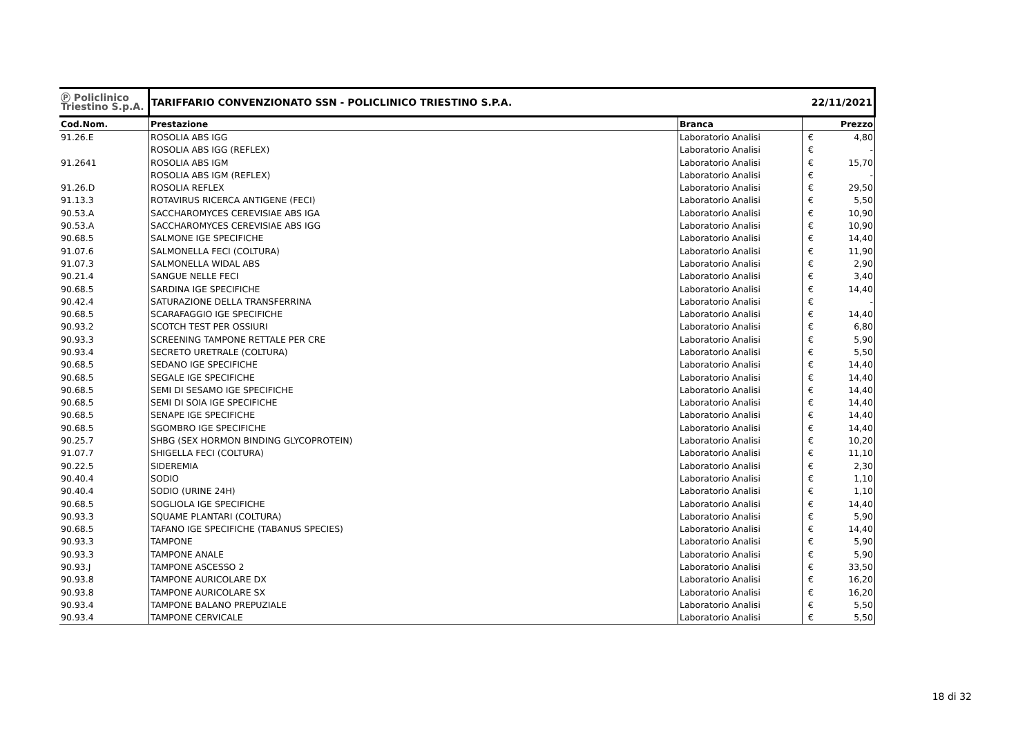| Ⓟ Policlinico Triestino S.p.A. | TARIFFARIO CONVENZIONATO SSN - POLICLINICO TRIESTINO S.P.A. | | 22/11/2021 | |
| Cod.Nom. | Prestazione | Branca | Prezzo | |
| 91.26.E | ROSOLIA ABS IGG | Laboratorio Analisi | € | 4,80 |
| | ROSOLIA ABS IGG (REFLEX) | Laboratorio Analisi | € | - |
| 91.2641 | ROSOLIA ABS IGM | Laboratorio Analisi | € | 15,70 |
| | ROSOLIA ABS IGM (REFLEX) | Laboratorio Analisi | € | - |
| 91.26.D | ROSOLIA REFLEX | Laboratorio Analisi | € | 29,50 |
| 91.13.3 | ROTAVIRUS RICERCA ANTIGENE (FECI) | Laboratorio Analisi | € | 5,50 |
| 90.53.A | SACCHAROMYCES CEREVISIAE ABS IGA | Laboratorio Analisi | € | 10,90 |
| 90.53.A | SACCHAROMYCES CEREVISIAE ABS IGG | Laboratorio Analisi | € | 10,90 |
| 90.68.5 | SALMONE IGE SPECIFICHE | Laboratorio Analisi | € | 14,40 |
| 91.07.6 | SALMONELLA FECI (COLTURA) | Laboratorio Analisi | € | 11,90 |
| 91.07.3 | SALMONELLA WIDAL ABS | Laboratorio Analisi | € | 2,90 |
| 90.21.4 | SANGUE NELLE FECI | Laboratorio Analisi | € | 3,40 |
| 90.68.5 | SARDINA IGE SPECIFICHE | Laboratorio Analisi | € | 14,40 |
| 90.42.4 | SATURAZIONE DELLA TRANSFERRINA | Laboratorio Analisi | € | - |
| 90.68.5 | SCARAFAGGIO IGE SPECIFICHE | Laboratorio Analisi | € | 14,40 |
| 90.93.2 | SCOTCH TEST PER OSSIURI | Laboratorio Analisi | € | 6,80 |
| 90.93.3 | SCREENING TAMPONE RETTALE PER CRE | Laboratorio Analisi | € | 5,90 |
| 90.93.4 | SECRETO URETRALE (COLTURA) | Laboratorio Analisi | € | 5,50 |
| 90.68.5 | SEDANO IGE SPECIFICHE | Laboratorio Analisi | € | 14,40 |
| 90.68.5 | SEGALE IGE SPECIFICHE | Laboratorio Analisi | € | 14,40 |
| 90.68.5 | SEMI DI SESAMO IGE SPECIFICHE | Laboratorio Analisi | € | 14,40 |
| 90.68.5 | SEMI DI SOIA IGE SPECIFICHE | Laboratorio Analisi | € | 14,40 |
| 90.68.5 | SENAPE IGE SPECIFICHE | Laboratorio Analisi | € | 14,40 |
| 90.68.5 | SGOMBRO IGE SPECIFICHE | Laboratorio Analisi | € | 14,40 |
| 90.25.7 | SHBG (SEX HORMON BINDING GLYCOPROTEIN) | Laboratorio Analisi | € | 10,20 |
| 91.07.7 | SHIGELLA FECI (COLTURA) | Laboratorio Analisi | € | 11,10 |
| 90.22.5 | SIDEREMIA | Laboratorio Analisi | € | 2,30 |
| 90.40.4 | SODIO | Laboratorio Analisi | € | 1,10 |
| 90.40.4 | SODIO (URINE 24H) | Laboratorio Analisi | € | 1,10 |
| 90.68.5 | SOGLIOLA IGE SPECIFICHE | Laboratorio Analisi | € | 14,40 |
| 90.93.3 | SQUAME PLANTARI (COLTURA) | Laboratorio Analisi | € | 5,90 |
| 90.68.5 | TAFANO IGE SPECIFICHE (TABANUS SPECIES) | Laboratorio Analisi | € | 14,40 |
| 90.93.3 | TAMPONE | Laboratorio Analisi | € | 5,90 |
| 90.93.3 | TAMPONE ANALE | Laboratorio Analisi | € | 5,90 |
| 90.93.J | TAMPONE ASCESSO 2 | Laboratorio Analisi | € | 33,50 |
| 90.93.8 | TAMPONE AURICOLARE DX | Laboratorio Analisi | € | 16,20 |
| 90.93.8 | TAMPONE AURICOLARE SX | Laboratorio Analisi | € | 16,20 |
| 90.93.4 | TAMPONE BALANO PREPUZIALE | Laboratorio Analisi | € | 5,50 |
| 90.93.4 | TAMPONE CERVICALE | Laboratorio Analisi | € | 5,50 |
18 di 32